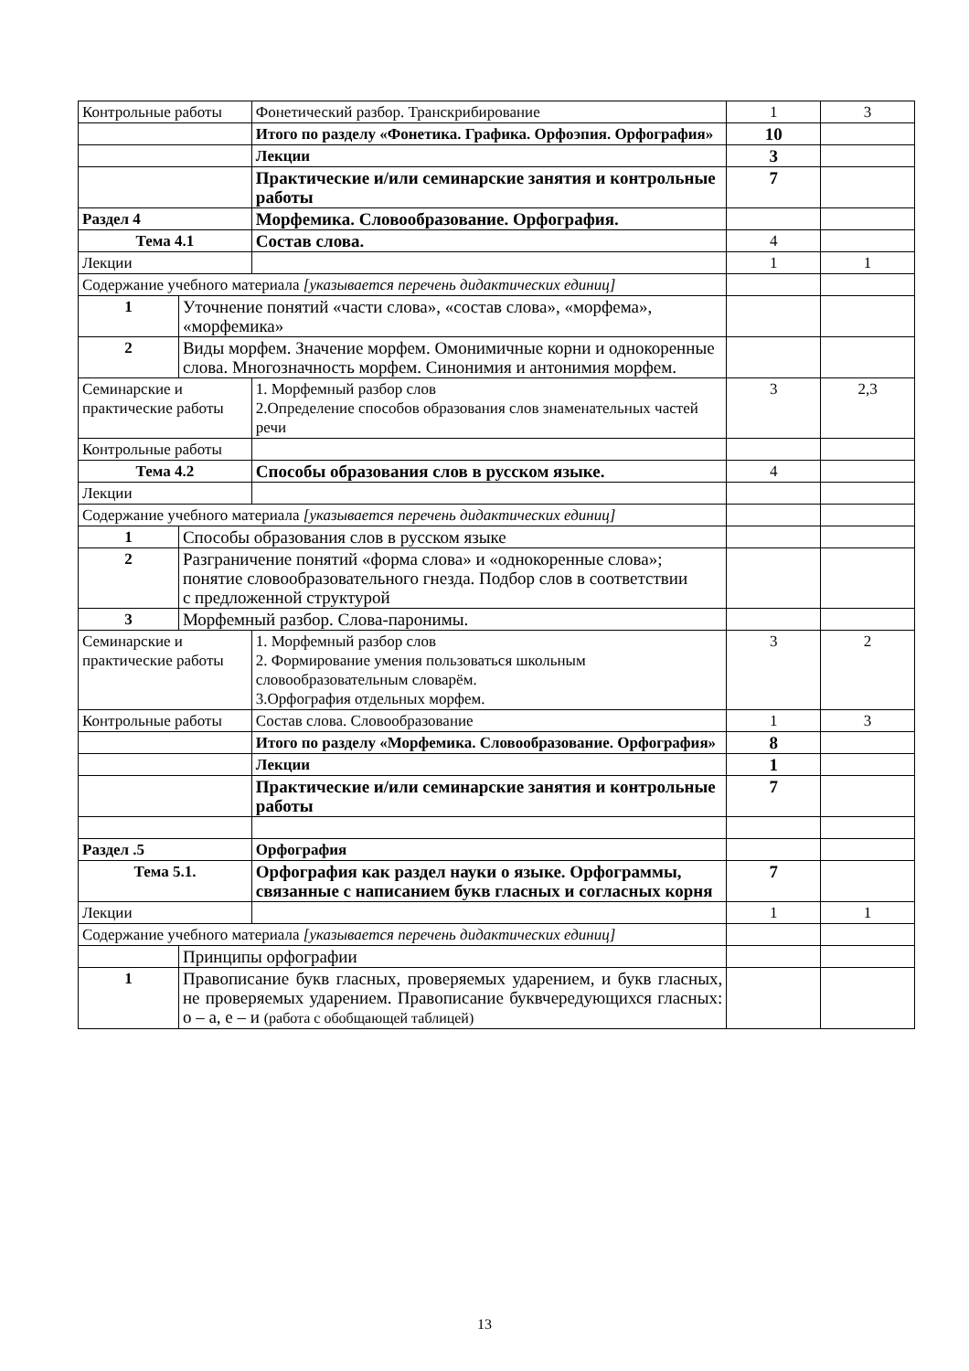| Контрольные работы | | Фонетический разбор. Транскрибирование | 1 | 3 |
| | | Итого по разделу «Фонетика. Графика. Орфоэпия. Орфография» | 10 | |
| | | Лекции | 3 | |
| | | Практические и/или семинарские занятия и контрольные работы | 7 | |
| Раздел 4 | | Морфемика. Словообразование. Орфография. | | |
| Тема 4.1 | | Состав слова. | 4 | |
| Лекции | | | 1 | 1 |
| Содержание учебного материала [указывается перечень дидактических единиц] | | | | |
| 1 | Уточнение понятий «части слова», «состав слова», «морфема», «морфемика» | | | |
| 2 | Виды морфем. Значение морфем. Омонимичные корни и однокоренные слова. Многозначность морфем. Синонимия и антонимия морфем. | | | |
| Семинарские и практические работы | | 1. Морфемный разбор слов 2.Определение способов образования слов знаменательных частей речи | 3 | 2,3 |
| Контрольные работы | | | | |
| Тема 4.2 | | Способы образования слов в русском языке. | 4 | |
| Лекции | | | | |
| Содержание учебного материала [указывается перечень дидактических единиц] | | | | |
| 1 | Способы образования слов в русском языке | | | |
| 2 | Разграничение понятий «форма слова» и «однокоренные слова»; понятие словообразовательного гнезда. Подбор слов в соответствии с предложенной структурой | | | |
| 3 | Морфемный разбор. Слова-паронимы. | | | |
| Семинарские и практические работы | | 1. Морфемный разбор слов 2. Формирование умения пользоваться школьным словообразовательным словарём. 3.Орфография отдельных морфем. | 3 | 2 |
| Контрольные работы | | Состав слова. Словообразование | 1 | 3 |
| | | Итого по разделу «Морфемика. Словообразование. Орфография» | 8 | |
| | | Лекции | 1 | |
| | | Практические и/или семинарские занятия и контрольные работы | 7 | |
| Раздел .5 | | Орфография | | |
| Тема 5.1. | | Орфография как раздел науки о языке. Орфограммы, связанные с написанием букв гласных и согласных корня | 7 | |
| Лекции | | | 1 | 1 |
| Содержание учебного материала [указывается перечень дидактических единиц] | | | | |
| | Принципы орфографии | | | |
| 1 | Правописание букв гласных, проверяемых ударением, и букв гласных, не проверяемых ударением. Правописание буквчередующихся гласных: о – а, е – и (работа с обобщающей таблицей) | | | |
13